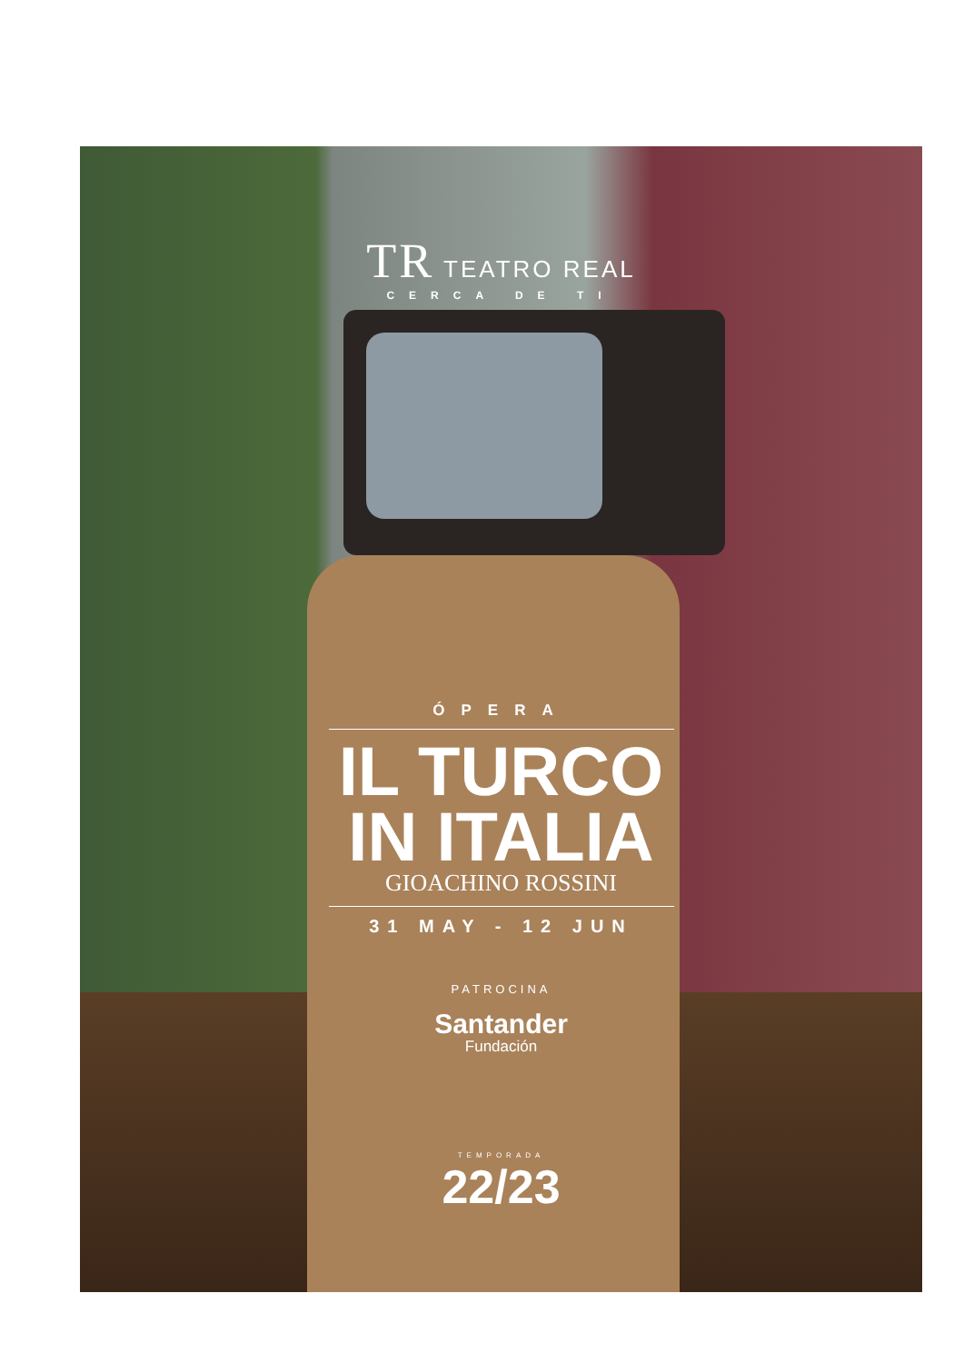TR TEATRO REAL
CERCA DE TI
ÓPERA
IL TURCO
IN ITALIA
GIOACHINO ROSSINI
31 MAY - 12 JUN
PATROCINA
Santander
Fundación
TEMPORADA
22/23